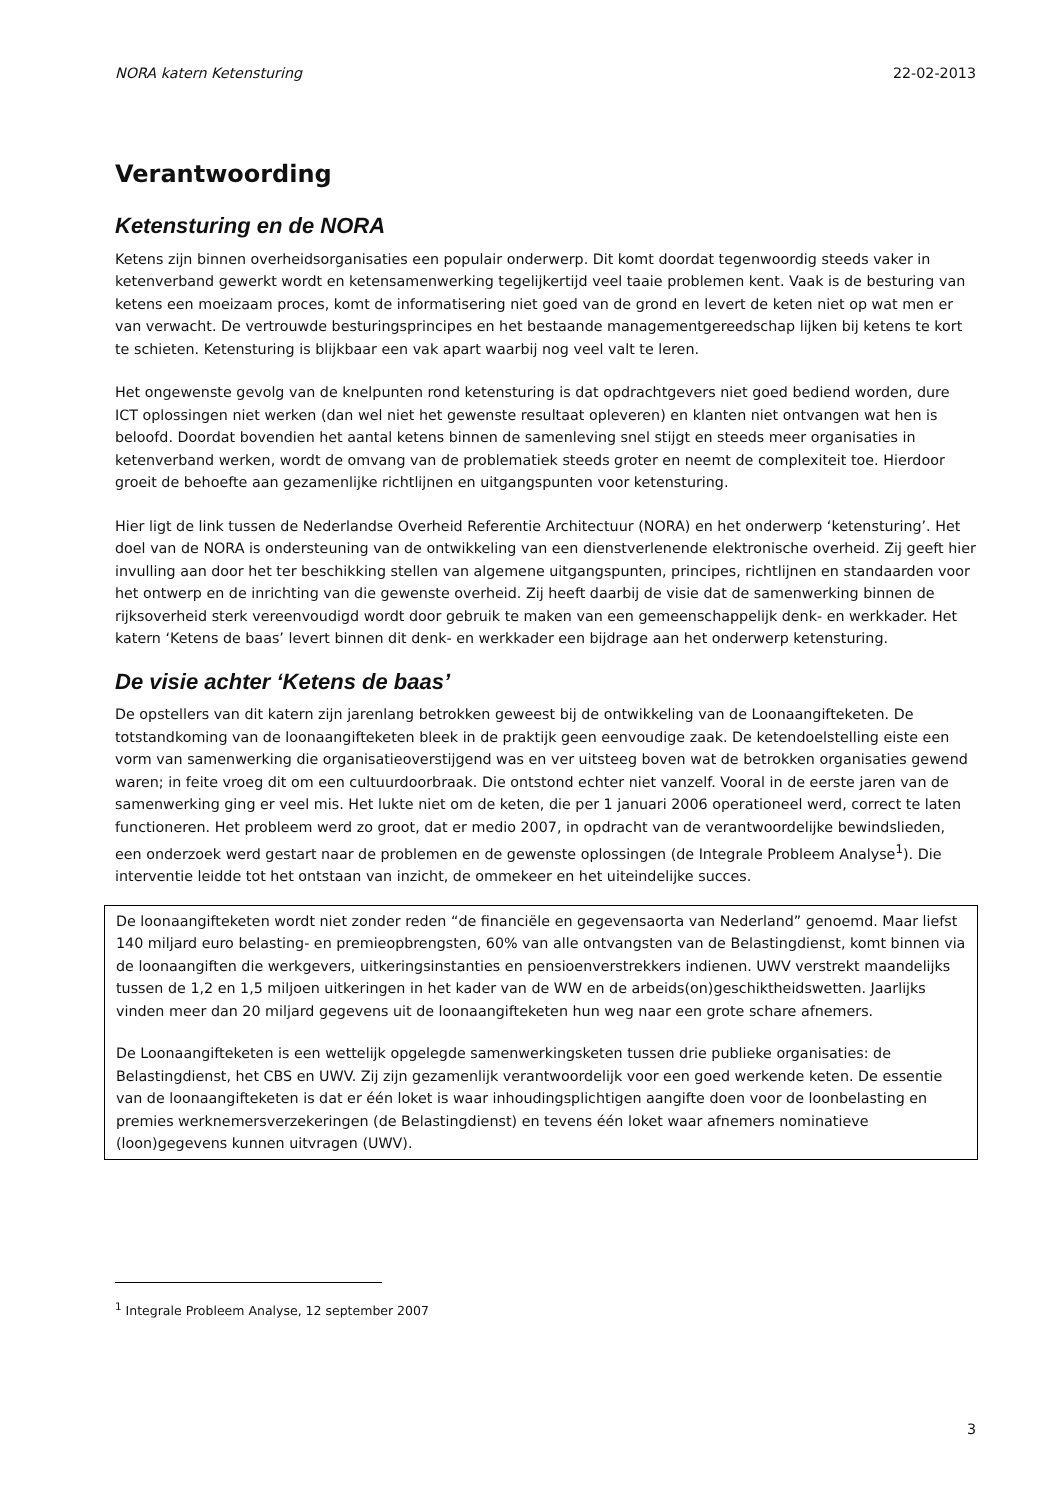NORA katern Ketensturing 22-02-2013
Verantwoording
Ketensturing en de NORA
Ketens zijn binnen overheidsorganisaties een populair onderwerp. Dit komt doordat tegenwoordig steeds vaker in ketenverband gewerkt wordt en ketensamenwerking tegelijkertijd veel taaie problemen kent. Vaak is de besturing van ketens een moeizaam proces, komt de informatisering niet goed van de grond en levert de keten niet op wat men er van verwacht. De vertrouwde besturingsprincipes en het bestaande managementgereedschap lijken bij ketens te kort te schieten. Ketensturing is blijkbaar een vak apart waarbij nog veel valt te leren.
Het ongewenste gevolg van de knelpunten rond ketensturing is dat opdrachtgevers niet goed bediend worden, dure ICT oplossingen niet werken (dan wel niet het gewenste resultaat opleveren) en klanten niet ontvangen wat hen is beloofd. Doordat bovendien het aantal ketens binnen de samenleving snel stijgt en steeds meer organisaties in ketenverband werken, wordt de omvang van de problematiek steeds groter en neemt de complexiteit toe. Hierdoor groeit de behoefte aan gezamenlijke richtlijnen en uitgangspunten voor ketensturing.
Hier ligt de link tussen de Nederlandse Overheid Referentie Architectuur (NORA) en het onderwerp ‘ketensturing’. Het doel van de NORA is ondersteuning van de ontwikkeling van een dienstverlenende elektronische overheid. Zij geeft hier invulling aan door het ter beschikking stellen van algemene uitgangspunten, principes, richtlijnen en standaarden voor het ontwerp en de inrichting van die gewenste overheid. Zij heeft daarbij de visie dat de samenwerking binnen de rijksoverheid sterk vereenvoudigd wordt door gebruik te maken van een gemeenschappelijk denk- en werkkader. Het katern ‘Ketens de baas’ levert binnen dit denk- en werkkader een bijdrage aan het onderwerp ketensturing.
De visie achter ‘Ketens de baas’
De opstellers van dit katern zijn jarenlang betrokken geweest bij de ontwikkeling van de Loonaangifteketen. De totstandkoming van de loonaangifteketen bleek in de praktijk geen eenvoudige zaak. De ketendoelstelling eiste een vorm van samenwerking die organisatieoverstijgend was en ver uitsteeg boven wat de betrokken organisaties gewend waren; in feite vroeg dit om een cultuurdoorbraak. Die ontstond echter niet vanzelf. Vooral in de eerste jaren van de samenwerking ging er veel mis. Het lukte niet om de keten, die per 1 januari 2006 operationeel werd, correct te laten functioneren. Het probleem werd zo groot, dat er medio 2007, in opdracht van de verantwoordelijke bewindslieden, een onderzoek werd gestart naar de problemen en de gewenste oplossingen (de Integrale Probleem Analyse<sup>1</sup>). Die interventie leidde tot het ontstaan van inzicht, de ommekeer en het uiteindelijke succes.
De loonaangifteketen wordt niet zonder reden “de financiële en gegevensaorta van Nederland” genoemd. Maar liefst 140 miljard euro belasting- en premieopbrengsten, 60% van alle ontvangsten van de Belastingdienst, komt binnen via de loonaangiften die werkgevers, uitkeringsinstanties en pensioenverstrekkers indienen. UWV verstrekt maandelijks tussen de 1,2 en 1,5 miljoen uitkeringen in het kader van de WW en de arbeids(on)geschiktheidswetten. Jaarlijks vinden meer dan 20 miljard gegevens uit de loonaangifteketen hun weg naar een grote schare afnemers.
De Loonaangifteketen is een wettelijk opgelegde samenwerkingsketen tussen drie publieke organisaties: de Belastingdienst, het CBS en UWV. Zij zijn gezamenlijk verantwoordelijk voor een goed werkende keten. De essentie van de loonaangifteketen is dat er één loket is waar inhoudingsplichtigen aangifte doen voor de loonbelasting en premies werknemersverzekeringen (de Belastingdienst) en tevens één loket waar afnemers nominatieve (loon)gegevens kunnen uitvragen (UWV).
<sup>1</sup> Integrale Probleem Analyse, 12 september 2007
3